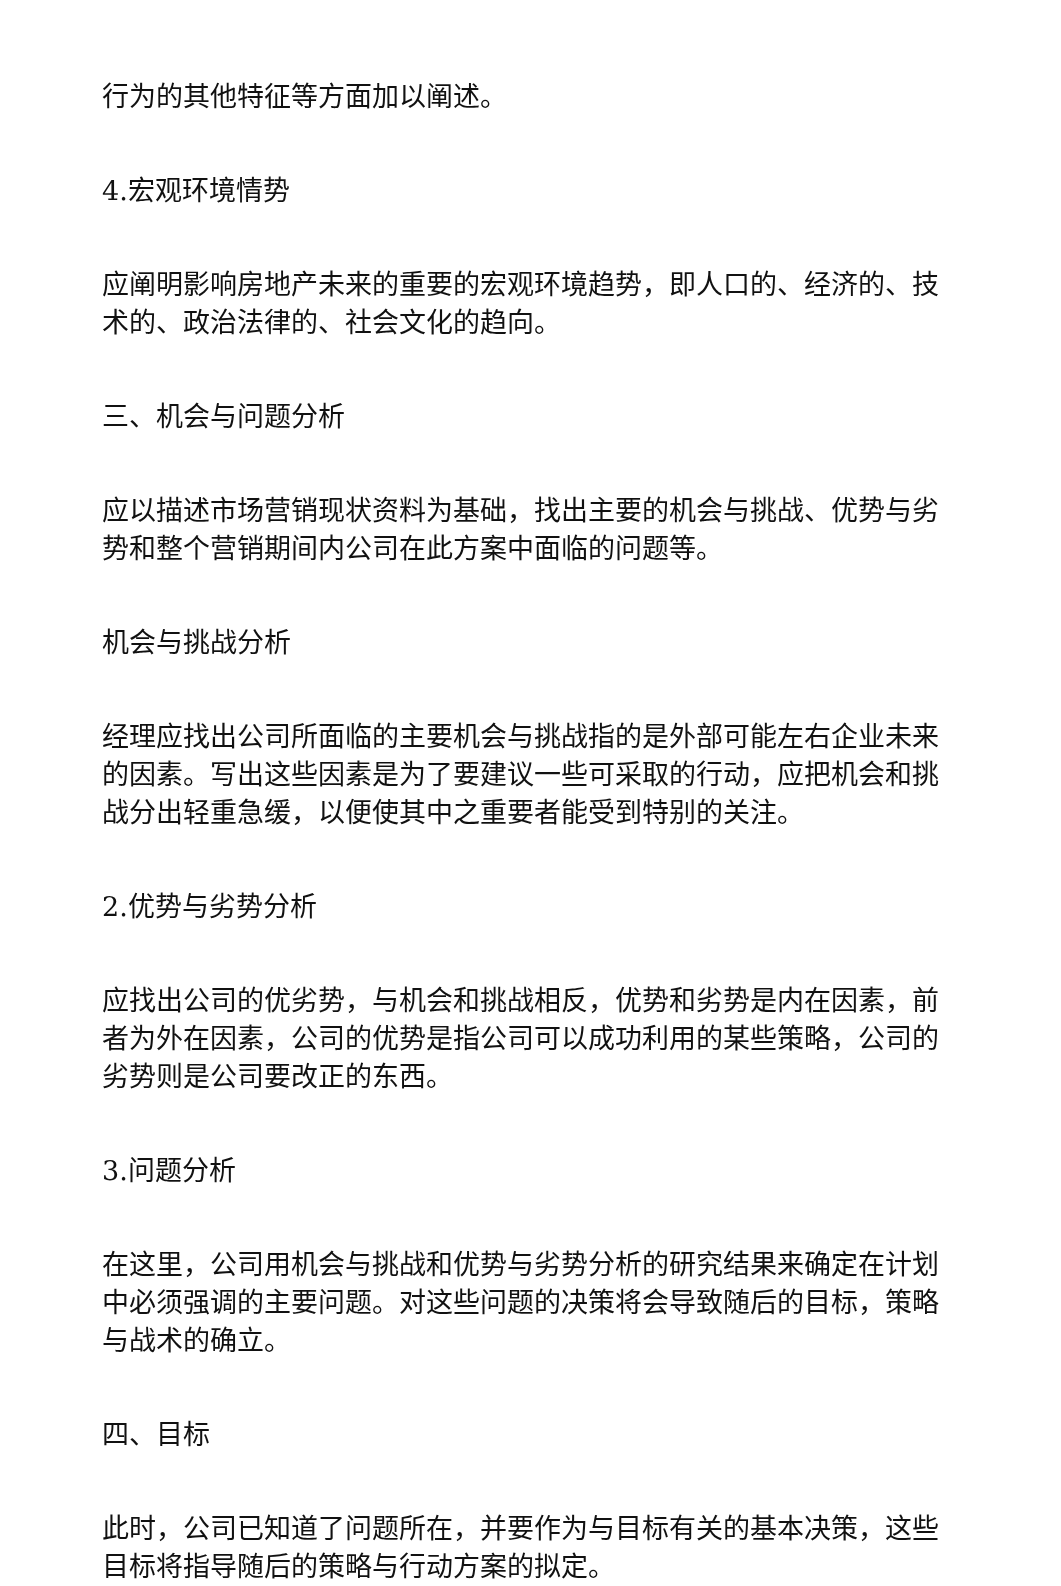行为的其他特征等方面加以阐述。
4.宏观环境情势
应阐明影响房地产未来的重要的宏观环境趋势，即人口的、经济的、技术的、政治法律的、社会文化的趋向。
三、机会与问题分析
应以描述市场营销现状资料为基础，找出主要的机会与挑战、优势与劣势和整个营销期间内公司在此方案中面临的问题等。
机会与挑战分析
经理应找出公司所面临的主要机会与挑战指的是外部可能左右企业未来的因素。写出这些因素是为了要建议一些可采取的行动，应把机会和挑战分出轻重急缓，以便使其中之重要者能受到特别的关注。
2.优势与劣势分析
应找出公司的优劣势，与机会和挑战相反，优势和劣势是内在因素，前者为外在因素，公司的优势是指公司可以成功利用的某些策略，公司的劣势则是公司要改正的东西。
3.问题分析
在这里，公司用机会与挑战和优势与劣势分析的研究结果来确定在计划中必须强调的主要问题。对这些问题的决策将会导致随后的目标，策略与战术的确立。
四、目标
此时，公司已知道了问题所在，并要作为与目标有关的基本决策，这些目标将指导随后的策略与行动方案的拟定。